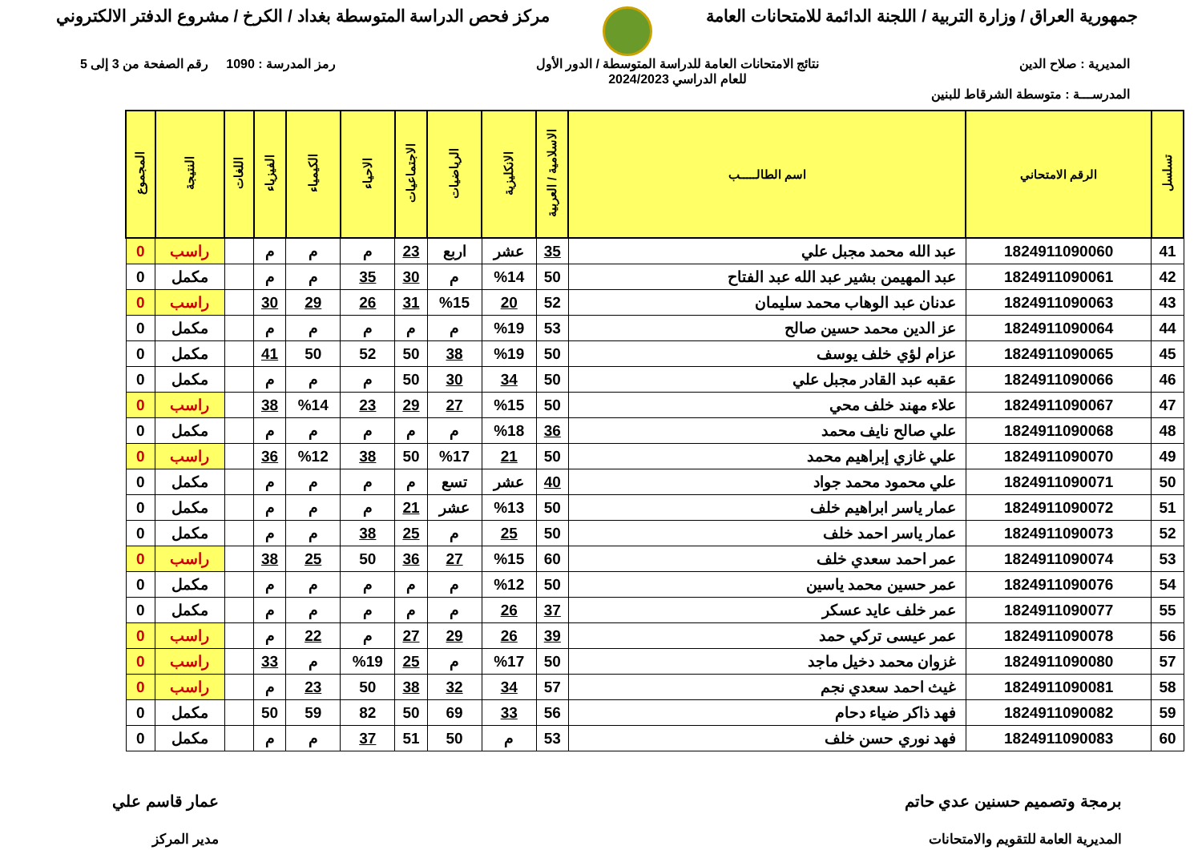جمهورية العراق / وزارة التربية / اللجنة الدائمة للامتحانات العامة
مركز فحص الدراسة المتوسطة بغداد / الكرخ / مشروع الدفتر الالكتروني
المديرية : صلاح الدين نتائج الامتحانات العامة للدراسة المتوسطة / الدور الأول
للعام الدراسي 2024/2023
رمز المدرسة : 1090 رقم الصفحة من 3 إلى 5
المدرســـة : متوسطة الشرقاط للبنين
| تسلسل | الرقم الامتحاني | اسم الطالـــــب | الاسلامية / العربية | الانكليزية | الرياضيات | الاجتماعيات | الاحياء | الكيمياء | الفيزياء | اللغات | النتيجة | المجموع |
| --- | --- | --- | --- | --- | --- | --- | --- | --- | --- | --- | --- | --- |
| 41 | 1824911090060 | عبد الله محمد مجبل علي | 35 | عشر | اربع | 23 | م | م | م | | راسب | 0 |
| 42 | 1824911090061 | عبد المهيمن بشير عبد الله عبد الفتاح | 50 | %14 | م | 30 | 35 | م | م | | مكمل | 0 |
| 43 | 1824911090063 | عدنان عبد الوهاب محمد سليمان | 52 | 20 | %15 | 31 | 26 | 29 | 30 | | راسب | 0 |
| 44 | 1824911090064 | عز الدين محمد حسين صالح | 53 | %19 | م | م | م | م | م | | مكمل | 0 |
| 45 | 1824911090065 | عزام لؤي خلف يوسف | 50 | %19 | 38 | 50 | 52 | 50 | 41 | | مكمل | 0 |
| 46 | 1824911090066 | عقبه عبد القادر مجبل علي | 50 | 34 | 30 | 50 | م | م | م | | مكمل | 0 |
| 47 | 1824911090067 | علاء مهند خلف محي | 50 | %15 | 27 | 29 | 23 | %14 | 38 | | راسب | 0 |
| 48 | 1824911090068 | علي صالح نايف محمد | 36 | %18 | م | م | م | م | م | | مكمل | 0 |
| 49 | 1824911090070 | علي غازي إبراهيم محمد | 50 | 21 | %17 | 50 | 38 | %12 | 36 | | راسب | 0 |
| 50 | 1824911090071 | علي محمود محمد جواد | 40 | عشر | تسع | م | م | م | م | | مكمل | 0 |
| 51 | 1824911090072 | عمار ياسر ابراهيم خلف | 50 | %13 | عشر | 21 | م | م | م | | مكمل | 0 |
| 52 | 1824911090073 | عمار ياسر احمد خلف | 50 | 25 | م | 25 | 38 | م | م | | مكمل | 0 |
| 53 | 1824911090074 | عمر احمد سعدي خلف | 60 | %15 | 27 | 36 | 50 | 25 | 38 | | راسب | 0 |
| 54 | 1824911090076 | عمر حسين محمد ياسين | 50 | %12 | م | م | م | م | م | | مكمل | 0 |
| 55 | 1824911090077 | عمر خلف عايد عسكر | 37 | 26 | م | م | م | م | م | | مكمل | 0 |
| 56 | 1824911090078 | عمر عيسى تركي حمد | 39 | 26 | 29 | 27 | م | 22 | م | | راسب | 0 |
| 57 | 1824911090080 | غزوان محمد دخيل ماجد | 50 | %17 | م | 25 | %19 | م | 33 | | راسب | 0 |
| 58 | 1824911090081 | غيث احمد سعدي نجم | 57 | 34 | 32 | 38 | 50 | 23 | م | | راسب | 0 |
| 59 | 1824911090082 | فهد ذاكر ضياء دحام | 56 | 33 | 69 | 50 | 82 | 59 | 50 | | مكمل | 0 |
| 60 | 1824911090083 | فهد نوري حسن خلف | 53 | م | 50 | 51 | 37 | م | م | | مكمل | 0 |
برمجة وتصميم حسنين عدي حاتم
المديرية العامة للتقويم والامتحانات
عمار قاسم علي
مدير المركز